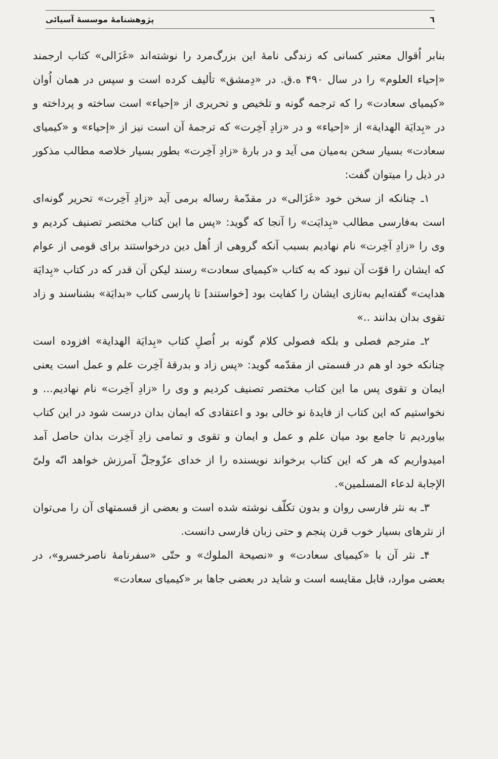٦ پژوهشنامهٔ موسسهٔ آسیائی
بنابر اُقوال معتبر کسانی که زندگی نامهٔ این بزرگ‌مرد را نوشته‌اند «غَزَالی» کتاب ارجمند «إحیاء العلوم» را در سال ۴۹۰ ه.ق. در «دِمشق» تألیف کرده است و سپس در همان اُوان «کیمیای سعادت» را که ترجمه گونه و تلخیص و تحریری از «إحیاء» است ساخته و پرداخته و در «بِدایَة الهدایة» از «إحیاء» و در «زادِ آخِرت» که ترجمهٔ آن است نیز از «إحیاء» و «کیمیای سعادت» بسیار سخن به‌میان می آید و در بارهٔ «زادِ آخِرت» بطور بسیار خلاصه مطالب مذکور در ذیل را میتوان گفت:
۱ـ چنانکه از سخن خود «غَزَالی» در مقدّمهٔ رساله برمی آید «زادِ آخِرت» تحریر گونه‌ای است به‌فارسی مطالب «بِدایَت» را آنجا که گوید: «پس ما این کتاب مختصر تصنیف کردیم و وی را «زادِ آخِرت» نام نهادیم بسبب آنکه گروهی از اُهل دین درخواستند برای قومی از عوام که ایشان را قوّت آن نبود که به کتاب «کیمیای سعادت» رسند لیکن آن قدر که در کتاب «بِدایَة هدایت» گفته‌ایم به‌تازی ایشان را کفایت بود [خواستند] تا پارسی کتاب «بدایَة» بشناسند و زاد تقوی بدان بدانند ..»
۲ـ مترجم فصلی و بلکه فصولی کلام گونه بر اُصلِ کتاب «بِدایَة الهدایة» افزوده است چنانکه خود او هم در قسمتی از مقدّمه گوید: «پس زاد و بدرقهٔ آخِرت علم و عمل است یعنی ایمان و تقوی پس ما این کتاب مختصر تصنیف کردیم و وی را «زادِ آخِرت» نام نهادیم... و نخواستیم که این کتاب از فایدهٔ نو خالی بود و اعتقادی که ایمان بدان درست شود در این کتاب بیاوردیم تا جامع بود میان علم و عمل و ایمان و تقوی و تمامی زادِ آخِرت بدان حاصل آمد امیدواریم که هر که این کتاب برخواند نویسنده را از خدای عزّوجلّ آمرزش خواهد انّه ولیّ الإجابة لدعاء المسلمین».
۳ـ به نثر فارسی روان و بدون تکلّف نوشته شده است و بعضی از قسمتهای آن را می‌توان از نثرهای بسیار خوب قرن پنجم و حتی زبان فارسی دانست.
۴ـ نثر آن با «کیمیای سعادت» و «نصیحة الملوك» و حتّی «سفرنامهٔ ناصرخسرو»، در بعضی موارد، قابل مقایسه است و شاید در بعضی جاها بر «کیمیای سعادت»